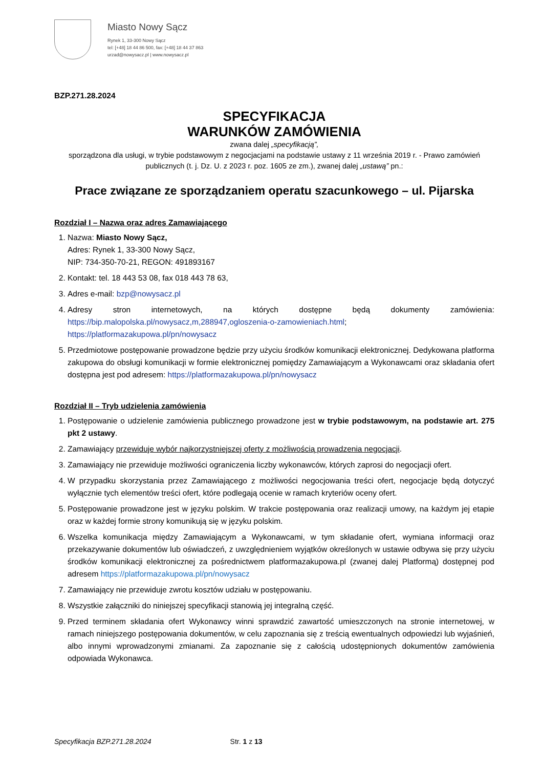Miasto Nowy Sącz
Rynek 1, 33-300 Nowy Sącz
tel: [+48] 18 44 86 500, fax: [+48] 18 44 37 863
urzad@nowysacz.pl | www.nowysacz.pl
BZP.271.28.2024
SPECYFIKACJA
WARUNKÓW ZAMÓWIENIA
zwana dalej „specyfikacją”,
sporządzona dla usługi, w trybie podstawowym z negocjacjami na podstawie ustawy z 11 września 2019 r. - Prawo zamówień publicznych (t. j. Dz. U. z 2023 r. poz. 1605 ze zm.), zwanej dalej „ustawą” pn.:
Prace związane ze sporządzaniem operatu szacunkowego – ul. Pijarska
Rozdział I – Nazwa oraz adres Zamawiającego
1. Nazwa: Miasto Nowy Sącz,
Adres: Rynek 1, 33-300 Nowy Sącz,
NIP: 734-350-70-21, REGON: 491893167
2. Kontakt: tel. 18 443 53 08, fax 018 443 78 63,
3. Adres e-mail: bzp@nowysacz.pl
4. Adresy stron internetowych, na których dostępne będą dokumenty zamówienia: https://bip.malopolska.pl/nowysacz,m,288947,ogloszenia-o-zamowieniach.html; https://platformazakupowa.pl/pn/nowysacz
5. Przedmiotowe postępowanie prowadzone będzie przy użyciu środków komunikacji elektronicznej. Dedykowana platforma zakupowa do obsługi komunikacji w formie elektronicznej pomiędzy Zamawiającym a Wykonawcami oraz składania ofert dostępna jest pod adresem: https://platformazakupowa.pl/pn/nowysacz
Rozdział II – Tryb udzielenia zamówienia
1. Postępowanie o udzielenie zamówienia publicznego prowadzone jest w trybie podstawowym, na podstawie art. 275 pkt 2 ustawy.
2. Zamawiający przewiduje wybór najkorzystniejszej oferty z możliwością prowadzenia negocjacji.
3. Zamawiający nie przewiduje możliwości ograniczenia liczby wykonawców, których zaprosi do negocjacji ofert.
4. W przypadku skorzystania przez Zamawiającego z możliwości negocjowania treści ofert, negocjacje będą dotyczyć wyłącznie tych elementów treści ofert, które podlegają ocenie w ramach kryteriów oceny ofert.
5. Postępowanie prowadzone jest w języku polskim. W trakcie postępowania oraz realizacji umowy, na każdym jej etapie oraz w każdej formie strony komunikują się w języku polskim.
6. Wszelka komunikacja między Zamawiającym a Wykonawcami, w tym składanie ofert, wymiana informacji oraz przekazywanie dokumentów lub oświadczeń, z uwzględnieniem wyjątków określonych w ustawie odbywa się przy użyciu środków komunikacji elektronicznej za pośrednictwem platformazakupowa.pl (zwanej dalej Platformą) dostępnej pod adresem https://platformazakupowa.pl/pn/nowysacz
7. Zamawiający nie przewiduje zwrotu kosztów udziału w postępowaniu.
8. Wszystkie załączniki do niniejszej specyfikacji stanowią jej integralną część.
9. Przed terminem składania ofert Wykonawcy winni sprawdzić zawartość umieszczonych na stronie internetowej, w ramach niniejszego postępowania dokumentów, w celu zapoznania się z treścią ewentualnych odpowiedzi lub wyjaśnień, albo innymi wprowadzonymi zmianami. Za zapoznanie się z całością udostępnionych dokumentów zamówienia odpowiada Wykonawca.
Specyfikacja BZP.271.28.2024 Str. 1 z 13